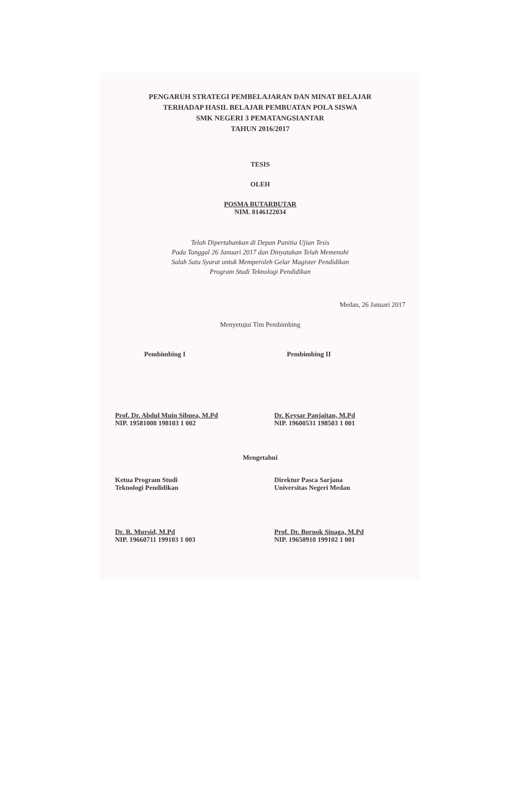PENGARUH STRATEGI PEMBELAJARAN DAN MINAT BELAJAR
TERHADAP HASIL BELAJAR PEMBUATAN POLA SISWA
SMK NEGERI 3 PEMATANGSIANTAR
TAHUN 2016/2017
TESIS
OLEH
POSMA BUTARBUTAR
NIM. 8146122034
Telah Dipertahankan di Depan Panitia Ujian Tesis
Pada Tanggal 26 Januari 2017 dan Dinyatakan Telah Memenuhi
Salah Satu Syarat untuk Memperoleh Gelar Magister Pendidikan
Program Studi Teknologi Pendidikan
Medan, 26 Januari 2017
Menyetujui Tim Pembimbing
Pembimbing I Pembimbing II
Prof. Dr. Abdul Muin Sibuea, M.Pd
NIP. 19581008 198103 1 002
Dr. Keysar Panjaitan, M.Pd
NIP. 19600531 198503 1 001
Mengetahui
Ketua Program Studi
Teknologi Pendidikan
Direktur Pasca Sarjana
Universitas Negeri Medan
Dr. R. Mursid, M.Pd
NIP. 19660711 199103 1 003
Prof. Dr. Bornok Sinaga, M.Pd
NIP. 19650910 199102 1 001